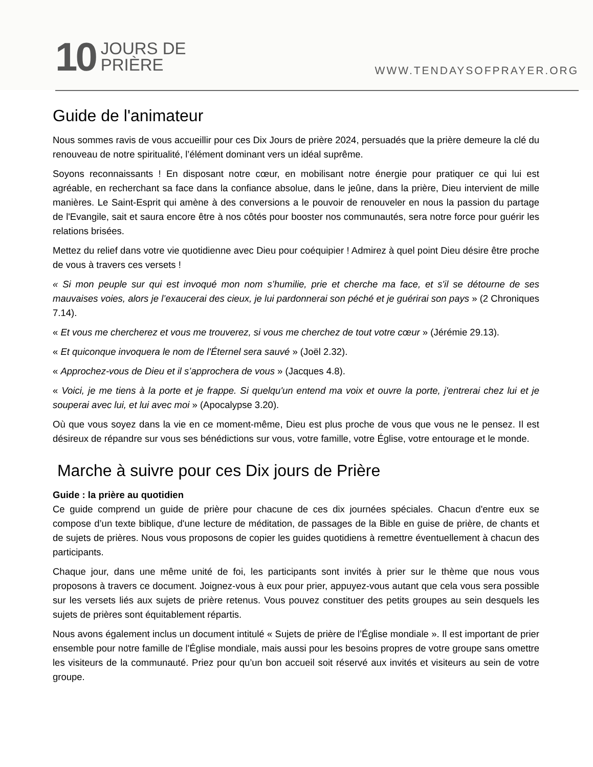10 JOURS DE
PRIÈRE
WWW.TENDAYSOFPRAYER.ORG
Guide de l'animateur
Nous sommes ravis de vous accueillir pour ces Dix Jours de prière 2024, persuadés que la prière demeure la clé du renouveau de notre spiritualité, l’élément dominant vers un idéal suprême.
Soyons reconnaissants ! En disposant notre cœur, en mobilisant notre énergie pour pratiquer ce qui lui est agréable, en recherchant sa face dans la confiance absolue, dans le jeûne, dans la prière, Dieu intervient de mille manières. Le Saint-Esprit qui amène à des conversions a le pouvoir de renouveler en nous la passion du partage de l'Evangile, sait et saura encore être à nos côtés pour booster nos communautés, sera notre force pour guérir les relations brisées.
Mettez du relief dans votre vie quotidienne avec Dieu pour coéquipier ! Admirez à quel point Dieu désire être proche de vous à travers ces versets !
« Si mon peuple sur qui est invoqué mon nom s’humilie, prie et cherche ma face, et s'il se détourne de ses mauvaises voies, alors je l’exaucerai des cieux, je lui pardonnerai son péché et je guérirai son pays » (2 Chroniques 7.14).
« Et vous me chercherez et vous me trouverez, si vous me cherchez de tout votre cœur » (Jérémie 29.13).
« Et quiconque invoquera le nom de l'Éternel sera sauvé » (Joël 2.32).
« Approchez-vous de Dieu et il s’approchera de vous » (Jacques 4.8).
« Voici, je me tiens à la porte et je frappe. Si quelqu'un entend ma voix et ouvre la porte, j'entrerai chez lui et je souperai avec lui, et lui avec moi » (Apocalypse 3.20).
Où que vous soyez dans la vie en ce moment-même, Dieu est plus proche de vous que vous ne le pensez. Il est désireux de répandre sur vous ses bénédictions sur vous, votre famille, votre Église, votre entourage et le monde.
Marche à suivre pour ces Dix jours de Prière
Guide : la prière au quotidien
Ce guide comprend un guide de prière pour chacune de ces dix journées spéciales. Chacun d'entre eux se compose d’un texte biblique, d'une lecture de méditation, de passages de la Bible en guise de prière, de chants et de sujets de prières. Nous vous proposons de copier les guides quotidiens à remettre éventuellement à chacun des participants.
Chaque jour, dans une même unité de foi, les participants sont invités à prier sur le thème que nous vous proposons à travers ce document. Joignez-vous à eux pour prier, appuyez-vous autant que cela vous sera possible sur les versets liés aux sujets de prière retenus. Vous pouvez constituer des petits groupes au sein desquels les sujets de prières sont équitablement répartis.
Nous avons également inclus un document intitulé « Sujets de prière de l’Église mondiale ». Il est important de prier ensemble pour notre famille de l'Église mondiale, mais aussi pour les besoins propres de votre groupe sans omettre les visiteurs de la communauté. Priez pour qu’un bon accueil soit réservé aux invités et visiteurs au sein de votre groupe.